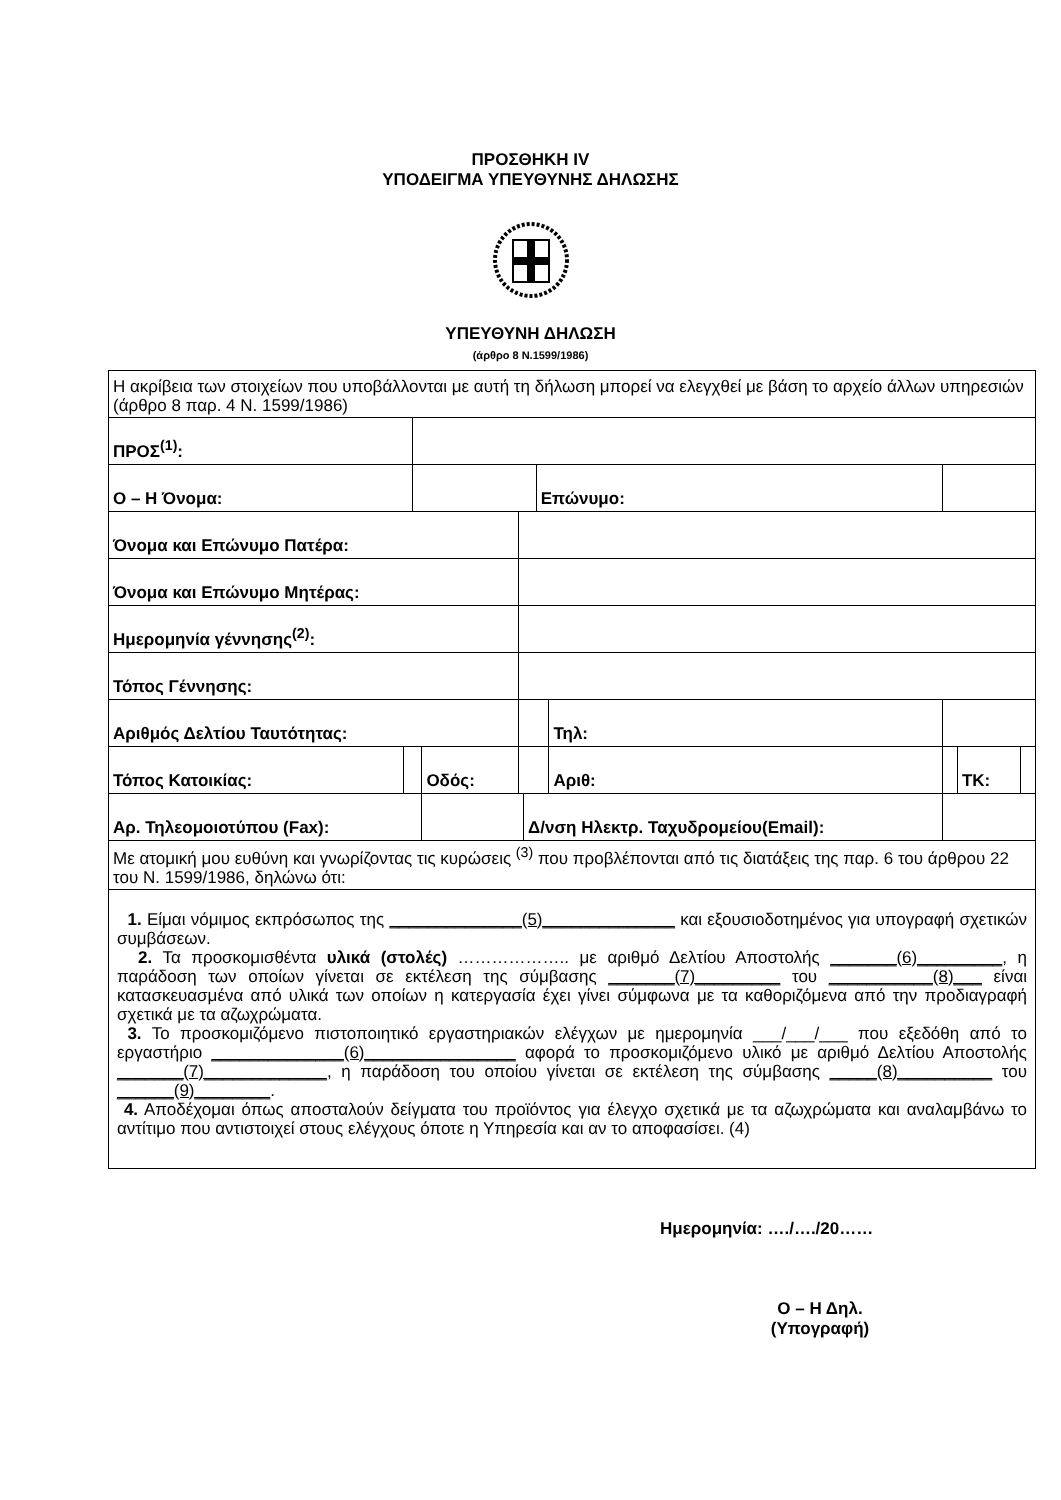ΠΡΟΣΘΗΚΗ IV
ΥΠΟΔΕΙΓΜΑ ΥΠΕΥΘΥΝΗΣ ΔΗΛΩΣΗΣ
ΥΠΕΥΘΥΝΗ ΔΗΛΩΣΗ
(άρθρο 8 Ν.1599/1986)
| Η ακρίβεια των στοιχείων που υποβάλλονται με αυτή τη δήλωση μπορεί να ελεγχθεί με βάση το αρχείο άλλων υπηρεσιών (άρθρο 8 παρ. 4 Ν. 1599/1986) | | | | | | | | | | |
| ΠΡΟΣ<sup>(1)</sup>: | | | | | | | | | | |
| Ο – Η Όνομα: | | | | | | Επώνυμο: | | | | |
| Όνομα και Επώνυμο Πατέρα: | | | | | | | | | | |
| Όνομα και Επώνυμο Μητέρας: | | | | | | | | | | |
| Ημερομηνία γέννησης<sup>(2)</sup>: | | | | | | | | | | |
| Τόπος Γέννησης: | | | | | | | | | | |
| Αριθμός Δελτίου Ταυτότητας: | | | | | | | Τηλ: | | | |
| Τόπος Κατοικίας: | | | Οδός: | | | | Αριθ: | | ΤΚ: | |
| Αρ. Τηλεομοιοτύπου (Fax): | | | | | Δ/νση Ηλεκτρ. Ταχυδρομείου(Email): | | | | | |
| Με ατομική μου ευθύνη και γνωρίζοντας τις κυρώσεις <sup>(3)</sup> που προβλέπονται από τις διατάξεις της παρ. 6 του άρθρου 22 του Ν. 1599/1986, δηλώνω ότι: | | | | | | | | | | |
| 1. Είμαι νόμιμος εκπρόσωπος της ______________(5)______________ και εξουσιοδοτημένος για υπογραφή σχετικών συμβάσεων. 2. Τα προσκομισθέντα υλικά (στολές) ……………….. με αριθμό Δελτίου Αποστολής _______(6)_________ , η παράδοση των οποίων γίνεται σε εκτέλεση της σύμβασης _______(7)_________ του ___________(8)___ είναι κατασκευασμένα από υλικά των οποίων η κατεργασία έχει γίνει σύμφωνα με τα καθοριζόμενα από την προδιαγραφή σχετικά με τα αζωχρώματα. 3. Το προσκομιζόμενο πιστοποιητικό εργαστηριακών ελέγχων με ημερομηνία ___/___/___ που εξεδόθη από το εργαστήριο ______________(6)________________ αφορά το προσκομιζόμενο υλικό με αριθμό Δελτίου Αποστολής _______(7)_____________ , η παράδοση του οποίου γίνεται σε εκτέλεση της σύμβασης _____(8)__________ του ______(9)________ . 4. Αποδέχομαι όπως αποσταλούν δείγματα του προϊόντος για έλεγχο σχετικά με τα αζωχρώματα και αναλαμβάνω το αντίτιμο που αντιστοιχεί στους ελέγχους όποτε η Υπηρεσία και αν το αποφασίσει. (4) | | | | | | | | | | |
Ημερομηνία: …./…./20……
Ο – Η Δηλ.
(Υπογραφή)